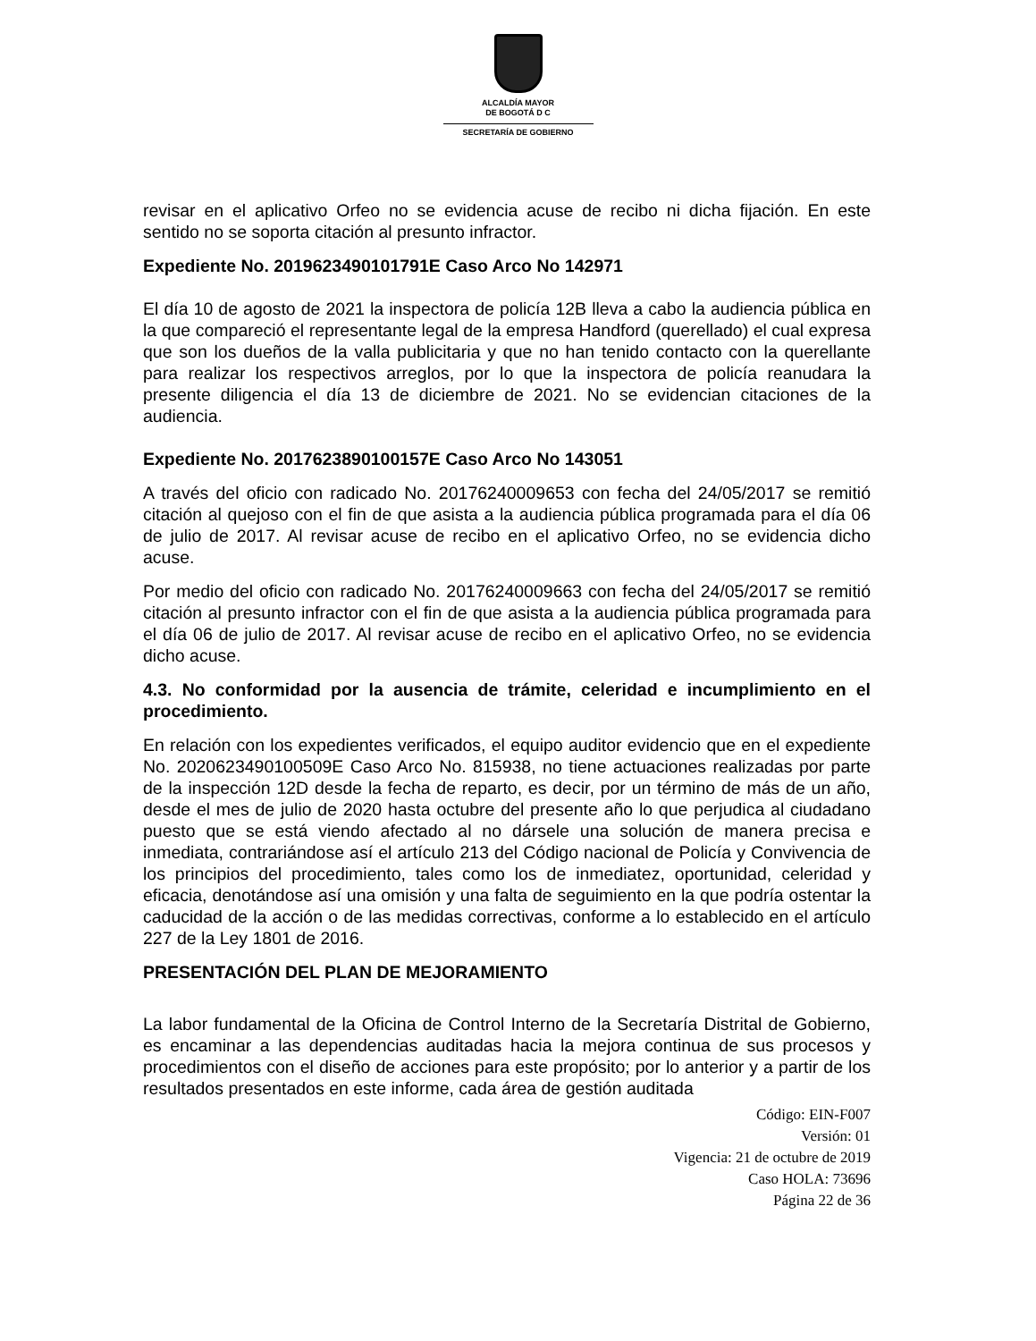ALCALDÍA MAYOR
DE BOGOTÁ D C
SECRETARÍA DE GOBIERNO
revisar en el aplicativo Orfeo no se evidencia acuse de recibo ni dicha fijación. En este sentido no se soporta citación al presunto infractor.
Expediente No. 2019623490101791E Caso Arco No 142971
El día 10 de agosto de 2021 la inspectora de policía 12B lleva a cabo la audiencia pública en la que compareció el representante legal de la empresa Handford (querellado) el cual expresa que son los dueños de la valla publicitaria y que no han tenido contacto con la querellante para realizar los respectivos arreglos, por lo que la inspectora de policía reanudara la presente diligencia el día 13 de diciembre de 2021. No se evidencian citaciones de la audiencia.
Expediente No. 2017623890100157E Caso Arco No 143051
A través del oficio con radicado No. 20176240009653 con fecha del 24/05/2017 se remitió citación al quejoso con el fin de que asista a la audiencia pública programada para el día 06 de julio de 2017. Al revisar acuse de recibo en el aplicativo Orfeo, no se evidencia dicho acuse.
Por medio del oficio con radicado No. 20176240009663 con fecha del 24/05/2017 se remitió citación al presunto infractor con el fin de que asista a la audiencia pública programada para el día 06 de julio de 2017. Al revisar acuse de recibo en el aplicativo Orfeo, no se evidencia dicho acuse.
4.3. No conformidad por la ausencia de trámite, celeridad e incumplimiento en el procedimiento.
En relación con los expedientes verificados, el equipo auditor evidencio que en el expediente No. 2020623490100509E Caso Arco No. 815938, no tiene actuaciones realizadas por parte de la inspección 12D desde la fecha de reparto, es decir, por un término de más de un año, desde el mes de julio de 2020 hasta octubre del presente año lo que perjudica al ciudadano puesto que se está viendo afectado al no dársele una solución de manera precisa e inmediata, contrariándose así el artículo 213 del Código nacional de Policía y Convivencia de los principios del procedimiento, tales como los de inmediatez, oportunidad, celeridad y eficacia, denotándose así una omisión y una falta de seguimiento en la que podría ostentar la caducidad de la acción o de las medidas correctivas, conforme a lo establecido en el artículo 227 de la Ley 1801 de 2016.
PRESENTACIÓN DEL PLAN DE MEJORAMIENTO
La labor fundamental de la Oficina de Control Interno de la Secretaría Distrital de Gobierno, es encaminar a las dependencias auditadas hacia la mejora continua de sus procesos y procedimientos con el diseño de acciones para este propósito; por lo anterior y a partir de los resultados presentados en este informe, cada área de gestión auditada
Código: EIN-F007
Versión: 01
Vigencia: 21 de octubre de 2019
Caso HOLA: 73696
Página 22 de 36